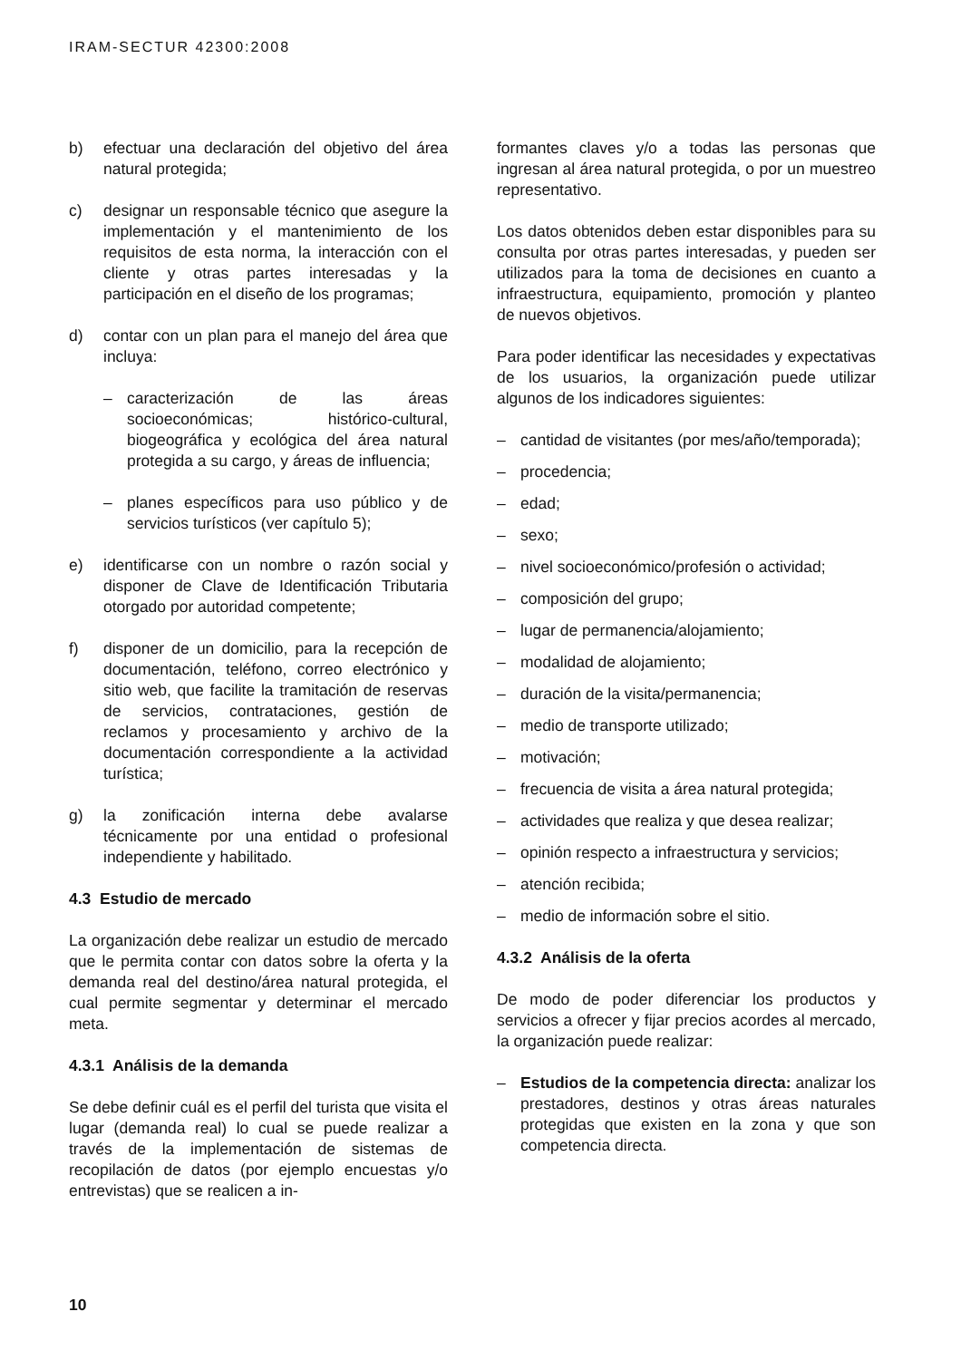IRAM-SECTUR 42300:2008
b) efectuar una declaración del objetivo del área natural protegida;
c) designar un responsable técnico que asegure la implementación y el mantenimiento de los requisitos de esta norma, la interacción con el cliente y otras partes interesadas y la participación en el diseño de los programas;
d) contar con un plan para el manejo del área que incluya:
– caracterización de las áreas socioeconómicas; histórico-cultural, biogeográfica y ecológica del área natural protegida a su cargo, y áreas de influencia;
– planes específicos para uso público y de servicios turísticos (ver capítulo 5);
e) identificarse con un nombre o razón social y disponer de Clave de Identificación Tributaria otorgado por autoridad competente;
f) disponer de un domicilio, para la recepción de documentación, teléfono, correo electrónico y sitio web, que facilite la tramitación de reservas de servicios, contrataciones, gestión de reclamos y procesamiento y archivo de la documentación correspondiente a la actividad turística;
g) la zonificación interna debe avalarse técnicamente por una entidad o profesional independiente y habilitado.
4.3 Estudio de mercado
La organización debe realizar un estudio de mercado que le permita contar con datos sobre la oferta y la demanda real del destino/área natural protegida, el cual permite segmentar y determinar el mercado meta.
4.3.1 Análisis de la demanda
Se debe definir cuál es el perfil del turista que visita el lugar (demanda real) lo cual se puede realizar a través de la implementación de sistemas de recopilación de datos (por ejemplo encuestas y/o entrevistas) que se realicen a in-
formantes claves y/o a todas las personas que ingresan al área natural protegida, o por un muestreo representativo.
Los datos obtenidos deben estar disponibles para su consulta por otras partes interesadas, y pueden ser utilizados para la toma de decisiones en cuanto a infraestructura, equipamiento, promoción y planteo de nuevos objetivos.
Para poder identificar las necesidades y expectativas de los usuarios, la organización puede utilizar algunos de los indicadores siguientes:
– cantidad de visitantes (por mes/año/temporada);
– procedencia;
– edad;
– sexo;
– nivel socioeconómico/profesión o actividad;
– composición del grupo;
– lugar de permanencia/alojamiento;
– modalidad de alojamiento;
– duración de la visita/permanencia;
– medio de transporte utilizado;
– motivación;
– frecuencia de visita a área natural protegida;
– actividades que realiza y que desea realizar;
– opinión respecto a infraestructura y servicios;
– atención recibida;
– medio de información sobre el sitio.
4.3.2 Análisis de la oferta
De modo de poder diferenciar los productos y servicios a ofrecer y fijar precios acordes al mercado, la organización puede realizar:
– Estudios de la competencia directa: analizar los prestadores, destinos y otras áreas naturales protegidas que existen en la zona y que son competencia directa.
10